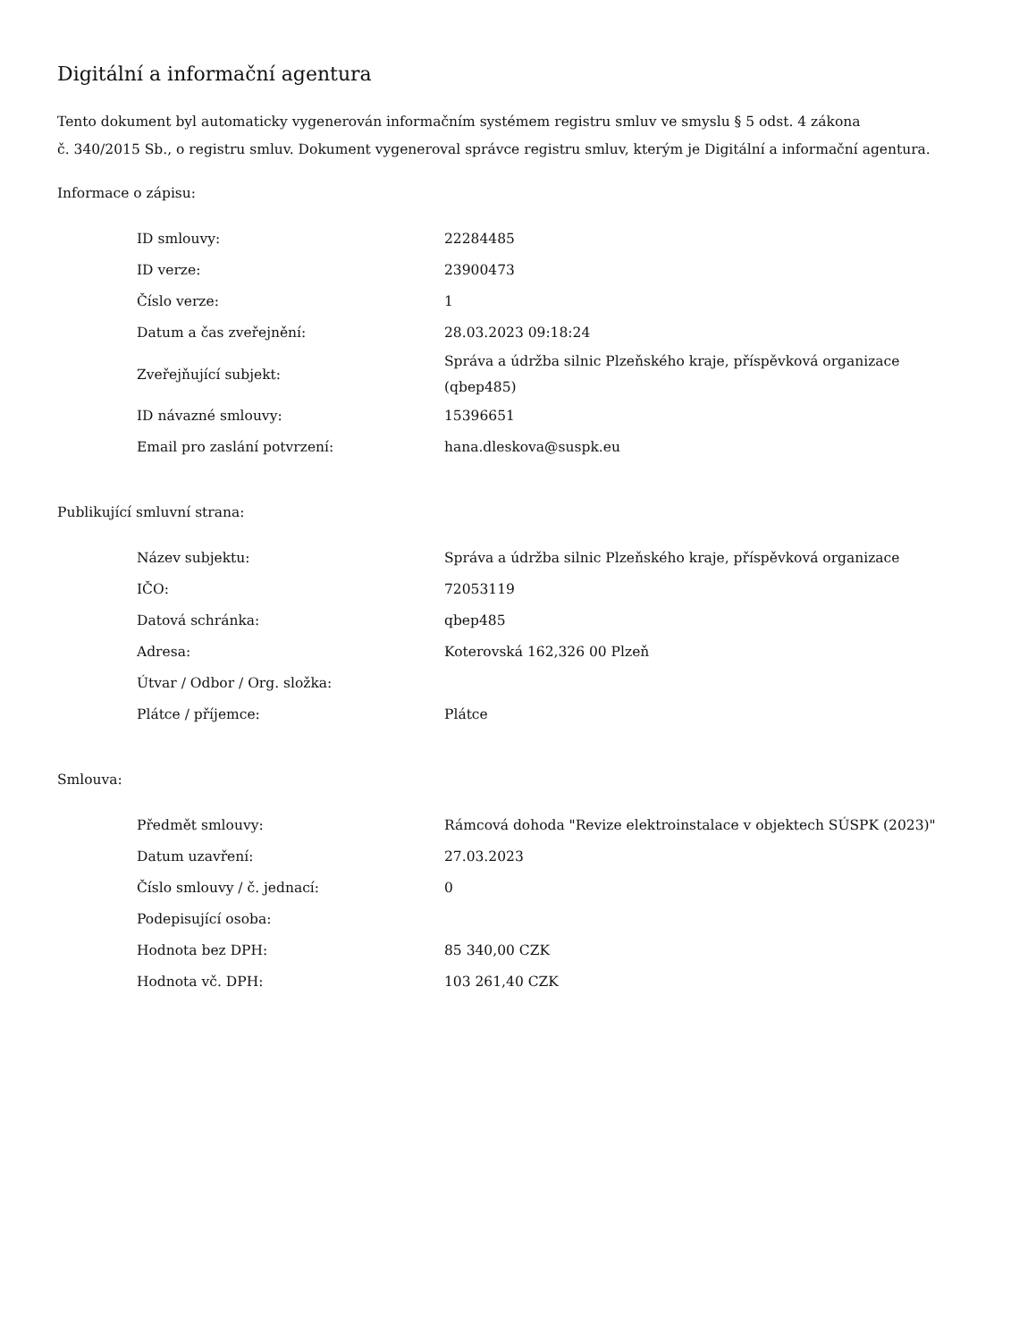Digitální a informační agentura
Tento dokument byl automaticky vygenerován informačním systémem registru smluv ve smyslu § 5 odst. 4 zákona
č. 340/2015 Sb., o registru smluv. Dokument vygeneroval správce registru smluv, kterým je Digitální a informační agentura.
Informace o zápisu:
| ID smlouvy: | 22284485 |
| ID verze: | 23900473 |
| Číslo verze: | 1 |
| Datum a čas zveřejnění: | 28.03.2023 09:18:24 |
| Zveřejňující subjekt: | Správa a údržba silnic Plzeňského kraje, příspěvková organizace (qbep485) |
| ID návazné smlouvy: | 15396651 |
| Email pro zaslání potvrzení: | hana.dleskova@suspk.eu |
Publikující smluvní strana:
| Název subjektu: | Správa a údržba silnic Plzeňského kraje, příspěvková organizace |
| IČO: | 72053119 |
| Datová schránka: | qbep485 |
| Adresa: | Koterovská 162,326 00 Plzeň |
| Útvar / Odbor / Org. složka: | |
| Plátce / příjemce: | Plátce |
Smlouva:
| Předmět smlouvy: | Rámcová dohoda "Revize elektroinstalace v objektech SÚSPK (2023)" |
| Datum uzavření: | 27.03.2023 |
| Číslo smlouvy / č. jednací: | 0 |
| Podepisující osoba: | |
| Hodnota bez DPH: | 85 340,00 CZK |
| Hodnota vč. DPH: | 103 261,40 CZK |